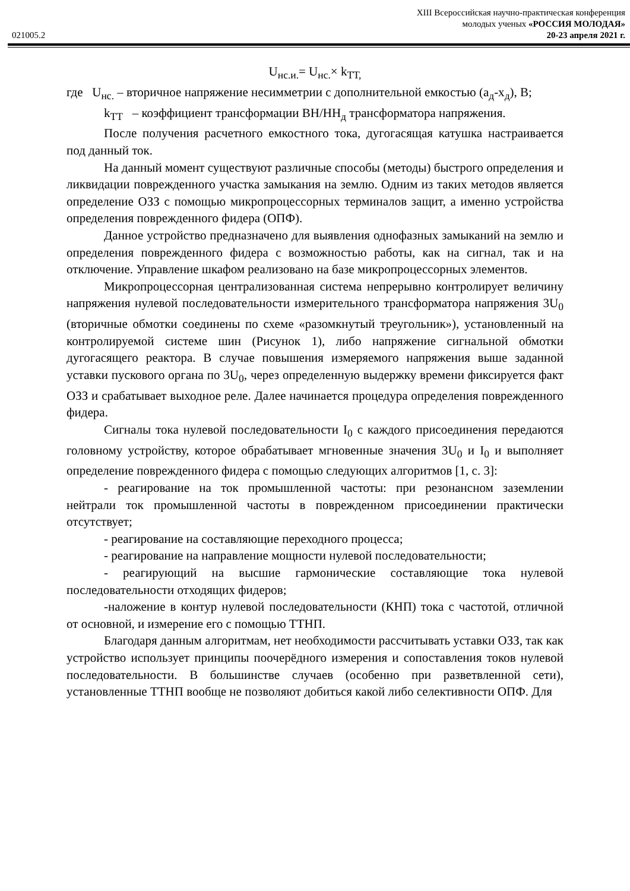XIII Всероссийская научно-практическая конференция
молодых ученых «РОССИЯ МОЛОДАЯ»
021005.2 20-23 апреля 2021 г.
U<sub>нс.и.</sub>= U<sub>нс.</sub>× k<sub>ТТ,</sub>
где U<sub>нс.</sub> – вторичное напряжение несимметрии с дополнительной емкостью (а<sub>д</sub>-х<sub>д</sub>), В;
k<sub>ТТ</sub> – коэффициент трансформации ВН/НН<sub>д</sub> трансформатора напряжения.
После получения расчетного емкостного тока, дугогасящая катушка настраивается под данный ток.
На данный момент существуют различные способы (методы) быстрого определения и ликвидации поврежденного участка замыкания на землю. Одним из таких методов является определение ОЗЗ с помощью микропроцессорных терминалов защит, а именно устройства определения поврежденного фидера (ОПФ).
Данное устройство предназначено для выявления однофазных замыканий на землю и определения поврежденного фидера с возможностью работы, как на сигнал, так и на отключение. Управление шкафом реализовано на базе микропроцессорных элементов.
Микропроцессорная централизованная система непрерывно контролирует величину напряжения нулевой последовательности измерительного трансформатора напряжения 3U<sub>0</sub> (вторичные обмотки соединены по схеме «разомкнутый треугольник»), установленный на контролируемой системе шин (Рисунок 1), либо напряжение сигнальной обмотки дугогасящего реактора. В случае повышения измеряемого напряжения выше заданной уставки пускового органа по 3U<sub>0</sub>, через определенную выдержку времени фиксируется факт ОЗЗ и срабатывает выходное реле. Далее начинается процедура определения поврежденного фидера.
Сигналы тока нулевой последовательности I<sub>0</sub> с каждого присоединения передаются головному устройству, которое обрабатывает мгновенные значения 3U<sub>0</sub> и I<sub>0</sub> и выполняет определение поврежденного фидера с помощью следующих алгоритмов [1, с. 3]:
- реагирование на ток промышленной частоты: при резонансном заземлении нейтрали ток промышленной частоты в поврежденном присоединении практически отсутствует;
- реагирование на составляющие переходного процесса;
- реагирование на направление мощности нулевой последовательности;
- реагирующий на высшие гармонические составляющие тока нулевой последовательности отходящих фидеров;
-наложение в контур нулевой последовательности (КНП) тока с частотой, отличной от основной, и измерение его с помощью ТТНП.
Благодаря данным алгоритмам, нет необходимости рассчитывать уставки ОЗЗ, так как устройство использует принципы поочерёдного измерения и сопоставления токов нулевой последовательности. В большинстве случаев (особенно при разветвленной сети), установленные ТТНП вообще не позволяют добиться какой либо селективности ОПФ. Для